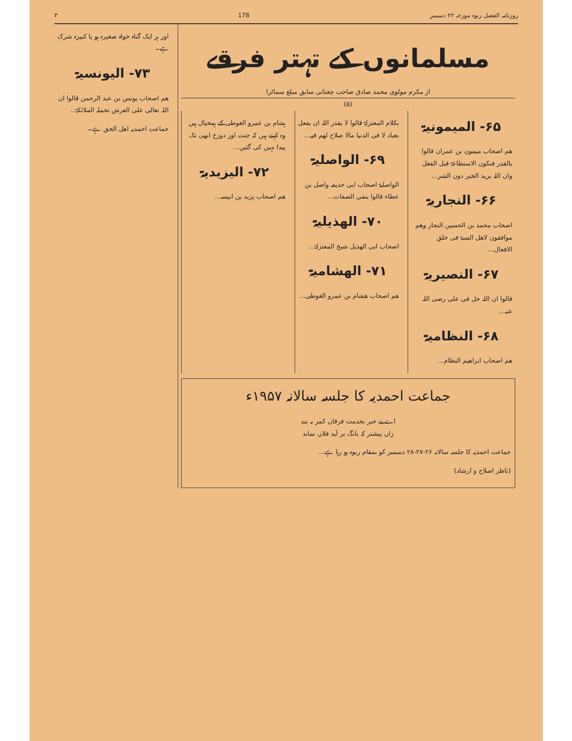روزنامہ الفضل ربوہ مورخہ ۲۲ دسمبر 178 ۳
مسلمانوں کے تہتر فرقے
از مکرم مولوی محمد صادق صاحب چغتائی سابق مبلغ سماٹرا
(۵)
۶۵- المیمونیۃ
ھم اصحاب میمون بن عمران قالوا بالقدر فتکون الاستطاعۃ قبل الفعل وان اللہ یرید الخیر دون الشر...
۶۶- النجاریۃ
اصحاب محمد بن الحسین النجار وھم موافقون لاھل السنۃ فی خلق الافعال...
۶۷- النصیریۃ
قالوا ان اللہ حل فی علی رضی اللہ عنہ...
۶۸- النظامیۃ
ھم اصحاب ابراھیم النظام...
بکلام المعتزلۃ قالوا لا یقدر اللہ ان یفعل بعباد لا فی الدنیا مالا صلاح لھم فیہ...
۶۹- الواصلیۃ
الواصلیۃ اصحاب ابی حذیفہ واصل بن عطاء قالوا بنفی الصفات...
۷۰- الھذیلیۃ
اصحاب ابی الھذیل شیخ المعتزلۃ...
۷۱- الھشامیۃ
ھم اصحاب ھشام بن عمرو الغوطی...
ہشام بن عمرو الغوطی کے ہمخیال ہیں وہ کہتے ہیں کہ جنت اور دوزخ ابھی تک پیدا نہیں کی گئیں...
۷۲- الیزیدیۃ
ھم اصحاب یزید بن انیسہ...
جماعت احمدیہ کا جلسہ سالانہ ۱۹۵۷ء
اے بے خبر بخدمت فرقاں کمر بہ بند
زاں پیشتر کہ بانگ بر آید فلاں نماند
جماعت احمدیہ کا جلسہ سالانہ ۲۶-۲۷-۲۸ دسمبر کو بمقام ربوہ ہو رہا ہے...
(ناظر اصلاح و ارشاد)
اور ہر ایک گناہ خواہ صغیرہ ہو یا کبیرہ شرک ہے۔
۷۳- الیونسیۃ
ھم اصحاب یونس بن عبد الرحمن قالوا ان اللہ تعالی علی العرش تحملہ الملائکۃ...
جماعت احمدیہ اھل الحق ہے۔